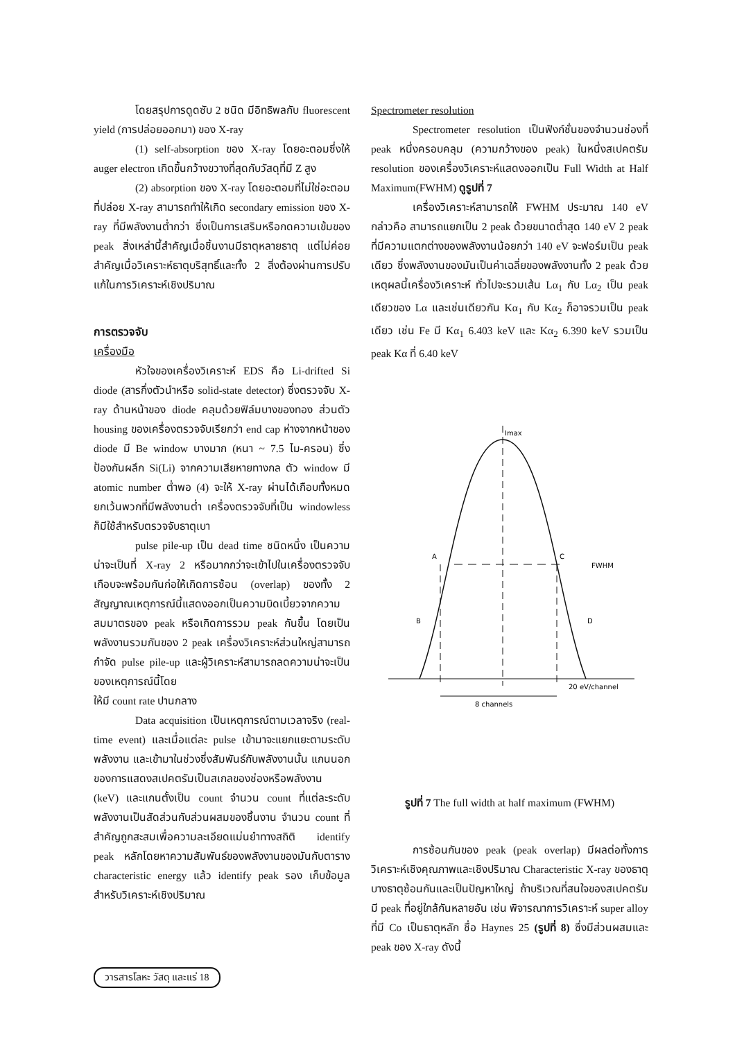โดยสรุปการดูดซับ 2 ชนิด มีอิทธิพลกับ fluorescent yield (การปล่อยออกมา) ของ X-ray
(1) self-absorption ของ X-ray โดยอะตอมซึ่งให้ auger electron เกิดขึ้นกว้างขวางที่สุดกับวัสดุที่มี Z สูง
(2) absorption ของ X-ray โดยอะตอมที่ไม่ใช่อะตอมที่ปล่อย X-ray สามารถทำให้เกิด secondary emission ของ X-ray ที่มีพลังงานต่ำกว่า ซึ่งเป็นการเสริมหรือกดความเข้มของ peak สิ่งเหล่านี้สำคัญเมื่อชิ้นงานมีธาตุหลายธาตุ แต่ไม่ค่อยสำคัญเมื่อวิเคราะห์ธาตุบริสุทธิ์และทั้ง 2 สิ่งต้องผ่านการปรับแก้ในการวิเคราะห์เชิงปริมาณ
การตรวจจับ
เครื่องมือ
หัวใจของเครื่องวิเคราะห์ EDS คือ Li-drifted Si diode (สารกึ่งตัวนำหรือ solid-state detector) ซึ่งตรวจจับ X-ray ด้านหน้าของ diode คลุมด้วยฟิล์มบางของทอง ส่วนตัว housing ของเครื่องตรวจจับเรียกว่า end cap ห่างจากหน้าของ diode มี Be window บางมาก (หนา ~ 7.5 ไม-ครอน) ซึ่งป้องกันผลึก Si(Li) จากความเสียหายทางกล ตัว window มี atomic number ต่ำพอ (4) จะให้ X-ray ผ่านได้เกือบทั้งหมดยกเว้นพวกที่มีพลังงานต่ำ เครื่องตรวจจับที่เป็น windowless ก็มีใช้สำหรับตรวจจับธาตุเบา
pulse pile-up เป็น dead time ชนิดหนึ่ง เป็นความน่าจะเป็นที่ X-ray 2 หรือมากกว่าจะเข้าไปในเครื่องตรวจจับเกือบจะพร้อมกันก่อให้เกิดการซ้อน (overlap) ของทั้ง 2 สัญญาณเหตุการณ์นี้แสดงออกเป็นความบิดเบี้ยวจากความสมมาตรของ peak หรือเกิดการรวม peak กันขึ้น โดยเป็นพลังงานรวมกันของ 2 peak เครื่องวิเคราะห์ส่วนใหญ่สามารถกำจัด pulse pile-up และผู้วิเคราะห์สามารถลดความน่าจะเป็นของเหตุการณ์นี้โดย
ให้มี count rate ปานกลาง
Data acquisition เป็นเหตุการณ์ตามเวลาจริง (real-time event) และเมื่อแต่ละ pulse เข้ามาจะแยกแยะตามระดับพลังงาน และเข้ามาในช่วงซึ่งสัมพันธ์กับพลังงานนั้น แกนนอกของการแสดงสเปคตรัมเป็นสเกลของช่องหรือพลังงาน (keV) และแกนตั้งเป็น count จำนวน count ที่แต่ละระดับพลังงานเป็นสัดส่วนกับส่วนผสมของชิ้นงาน จำนวน count ที่สำคัญถูกสะสมเพื่อความละเอียดแม่นยำทางสถิติ identify peak หลักโดยหาความสัมพันธ์ของพลังงานของมันกับตาราง characteristic energy แล้ว identify peak รอง เก็บข้อมูลสำหรับวิเคราะห์เชิงปริมาณ
Spectrometer resolution
Spectrometer resolution เป็นฟังก์ชั่นของจำนวนช่องที่ peak หนึ่งครอบคลุม (ความกว้างของ peak) ในหนึ่งสเปคตรัม resolution ของเครื่องวิเคราะห์แสดงออกเป็น Full Width at Half Maximum(FWHM) ดูรูปที่ 7
เครื่องวิเคราะห์สามารถให้ FWHM ประมาณ 140 eV กล่าวคือ สามารถแยกเป็น 2 peak ด้วยขนาดต่ำสุด 140 eV 2 peak ที่มีความแตกต่างของพลังงานน้อยกว่า 140 eV จะฟอร์มเป็น peak เดียว ซึ่งพลังงานของมันเป็นค่าเฉลี่ยของพลังงานทั้ง 2 peak ด้วยเหตุผลนี้เครื่องวิเคราะห์ ทั่วไปจะรวมเส้น Lα<sub>1</sub> กับ Lα<sub>2</sub> เป็น peak เดียวของ Lα และเช่นเดียวกัน Kα<sub>1</sub> กับ Kα<sub>2</sub> ก็อาจรวมเป็น peak เดียว เช่น Fe มี Kα<sub>1</sub> 6.403 keV และ Kα<sub>2</sub> 6.390 keV รวมเป็น peak Kα ที่ 6.40 keV
Imax
A
C
FWHM
B
D
20 eV/channel
8 channels
รูปที่ 7 The full width at half maximum (FWHM)
การซ้อนกันของ peak (peak overlap) มีผลต่อทั้งการวิเคราะห์เชิงคุณภาพและเชิงปริมาณ Characteristic X-ray ของธาตุบางธาตุซ้อนกันและเป็นปัญหาใหญ่ ถ้าบริเวณที่สนใจของสเปคตรัมมี peak ที่อยู่ใกล้กันหลายอัน เช่น พิจารณาการวิเคราะห์ super alloy ที่มี Co เป็นธาตุหลัก ชื่อ Haynes 25 (รูปที่ 8) ซึ่งมีส่วนผสมและ peak ของ X-ray ดังนี้
วารสารโลหะ วัสดุ และแร่ 18